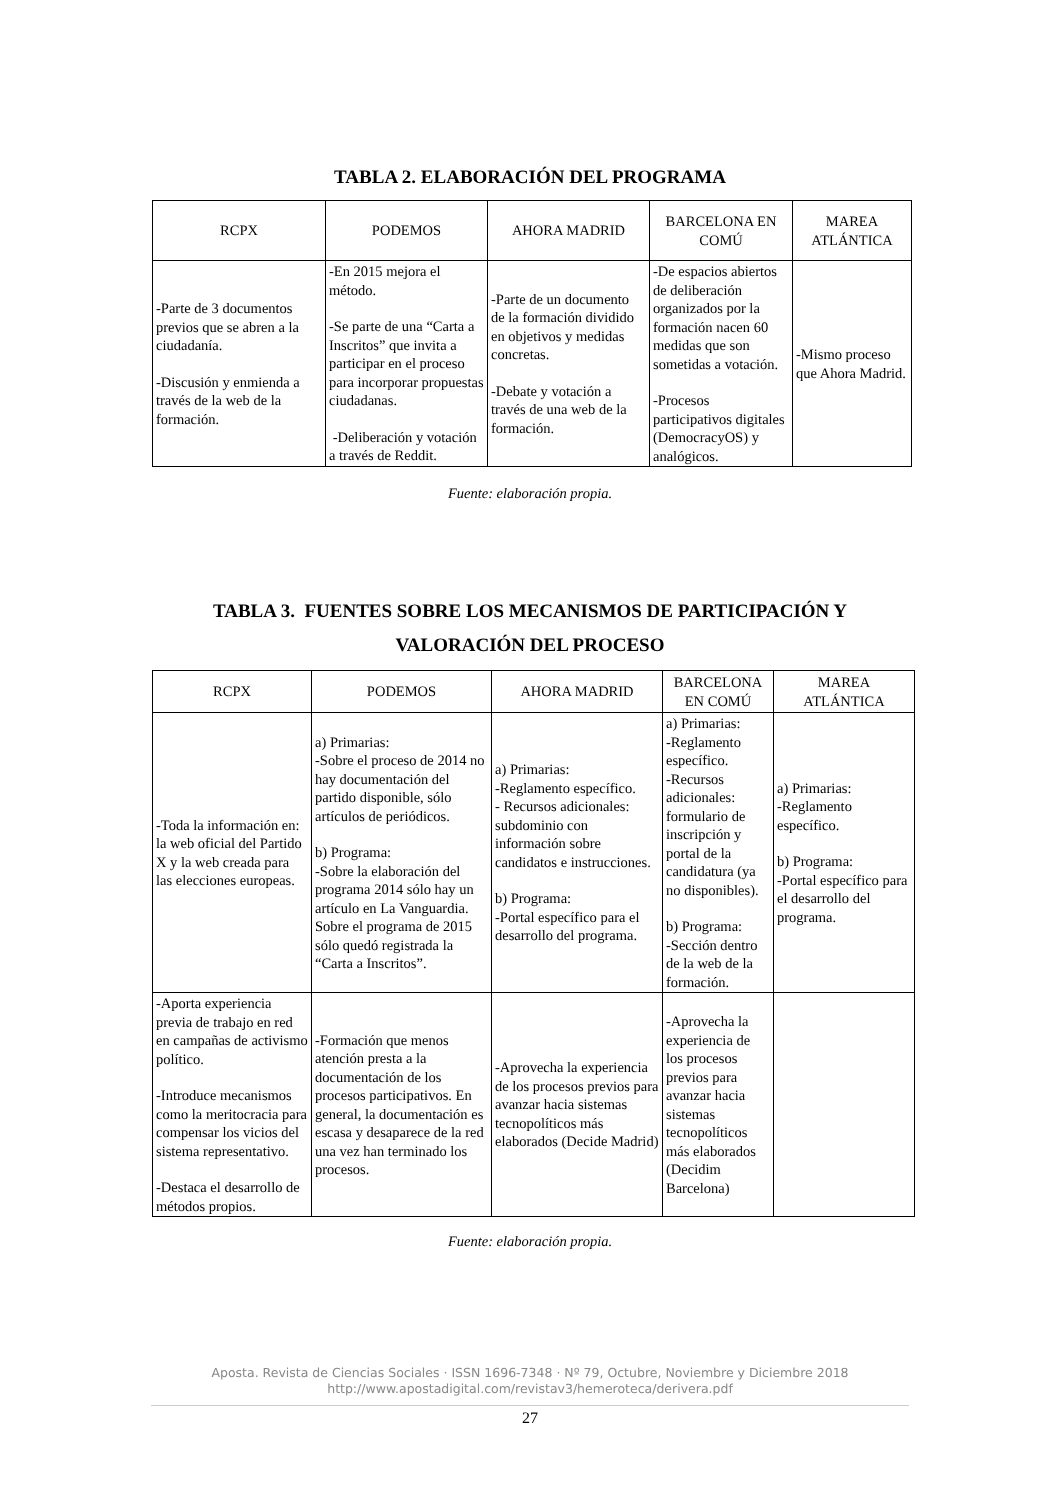TABLA 2. ELABORACIÓN DEL PROGRAMA
| RCPX | PODEMOS | AHORA MADRID | BARCELONA EN COMÚ | MAREA ATLÁNTICA |
| --- | --- | --- | --- | --- |
| -Parte de 3 documentos previos que se abren a la ciudadanía. -Discusión y enmienda a través de la web de la formación. | -En 2015 mejora el método. -Se parte de una “Carta a Inscritos” que invita a participar en el proceso para incorporar propuestas ciudadanas. -Deliberación y votación a través de Reddit. | -Parte de un documento de la formación dividido en objetivos y medidas concretas. -Debate y votación a través de una web de la formación. | -De espacios abiertos de deliberación organizados por la formación nacen 60 medidas que son sometidas a votación. -Procesos participativos digitales (DemocracyOS) y analógicos. | -Mismo proceso que Ahora Madrid. |
Fuente: elaboración propia.
TABLA 3. FUENTES SOBRE LOS MECANISMOS DE PARTICIPACIÓN Y
VALORACIÓN DEL PROCESO
| RCPX | PODEMOS | AHORA MADRID | BARCELONA EN COMÚ | MAREA ATLÁNTICA |
| --- | --- | --- | --- | --- |
| -Toda la información en: la web oficial del Partido X y la web creada para las elecciones europeas. | a) Primarias: -Sobre el proceso de 2014 no hay documentación del partido disponible, sólo artículos de periódicos. b) Programa: -Sobre la elaboración del programa 2014 sólo hay un artículo en La Vanguardia. Sobre el programa de 2015 sólo quedó registrada la “Carta a Inscritos”. | a) Primarias: -Reglamento específico. - Recursos adicionales: subdominio con información sobre candidatos e instrucciones. b) Programa: -Portal específico para el desarrollo del programa. | a) Primarias: -Reglamento específico. -Recursos adicionales: formulario de inscripción y portal de la candidatura (ya no disponibles). b) Programa: -Sección dentro de la web de la formación. | a) Primarias: -Reglamento específico. b) Programa: -Portal específico para el desarrollo del programa. |
| -Aporta experiencia previa de trabajo en red en campañas de activismo político. -Introduce mecanismos como la meritocracia para compensar los vicios del sistema representativo. -Destaca el desarrollo de métodos propios. | -Formación que menos atención presta a la documentación de los procesos participativos. En general, la documentación es escasa y desaparece de la red una vez han terminado los procesos. | -Aprovecha la experiencia de los procesos previos para avanzar hacia sistemas tecnopolíticos más elaborados (Decide Madrid) | -Aprovecha la experiencia de los procesos previos para avanzar hacia sistemas tecnopolíticos más elaborados (Decidim Barcelona) | |
Fuente: elaboración propia.
Aposta. Revista de Ciencias Sociales · ISSN 1696-7348 · Nº 79, Octubre, Noviembre y Diciembre 2018
http://www.apostadigital.com/revistav3/hemeroteca/derivera.pdf
27